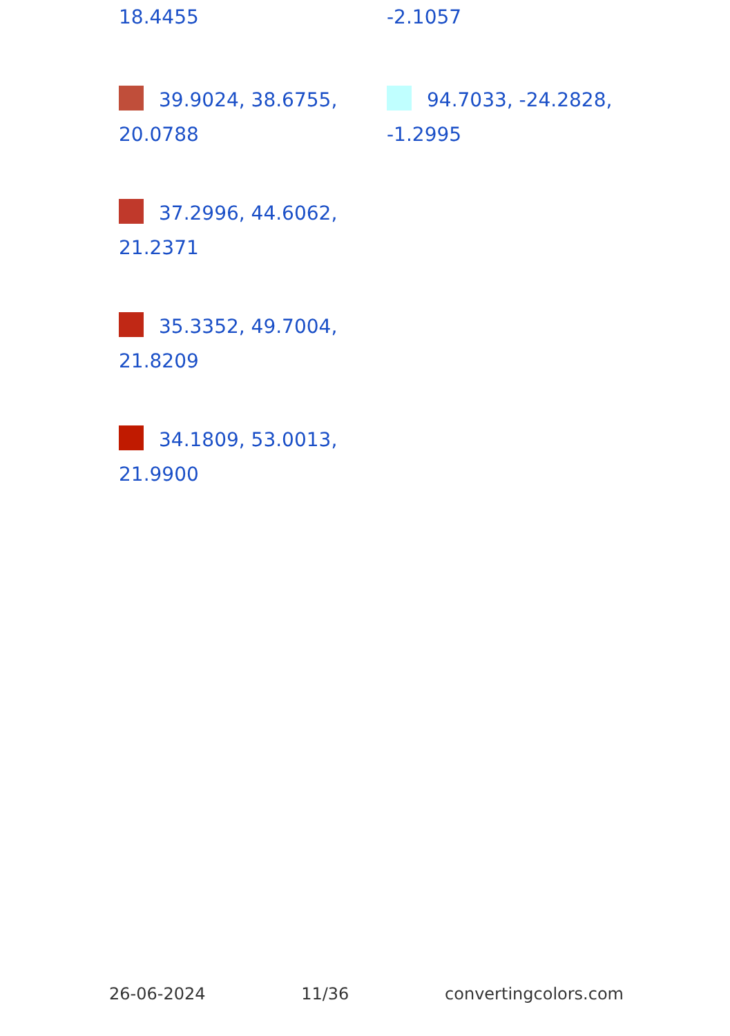18.4455
39.9024, 38.6755, 20.0788
37.2996, 44.6062, 21.2371
35.3352, 49.7004, 21.8209
34.1809, 53.0013, 21.9900
-2.1057
94.7033, -24.2828, -1.2995
26-06-2024 11/36 convertingcolors.com